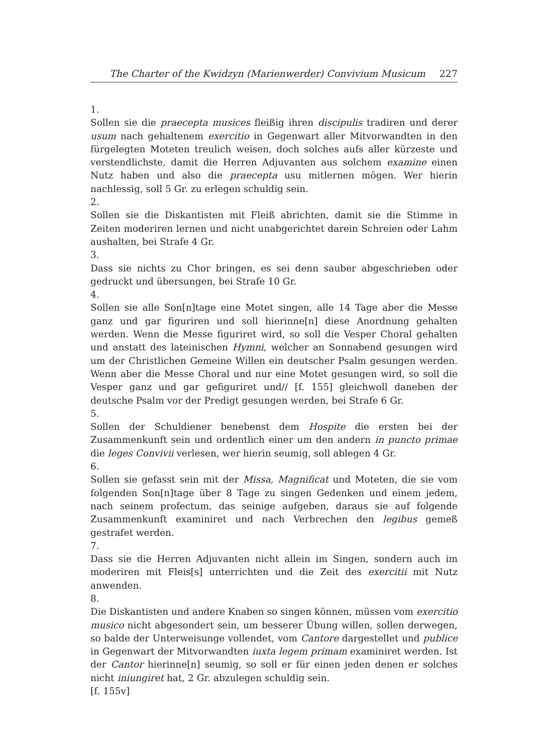The Charter of the Kwidzyn (Marienwerder) Convivium Musicum 227
1.
Sollen sie die praecepta musices fleißig ihren discipulis tradiren und derer usum nach gehaltenem exercitio in Gegenwart aller Mitvorwandten in den fürgelegten Moteten treulich weisen, doch solches aufs aller kürzeste und verstendlichste, damit die Herren Adjuvanten aus solchem examine einen Nutz haben und also die praecepta usu mitlernen mögen. Wer hierin nachlessig, soll 5 Gr. zu erlegen schuldig sein.
2.
Sollen sie die Diskantisten mit Fleiß abrichten, damit sie die Stimme in Zeiten moderiren lernen und nicht unabgerichtet darein Schreien oder Lahm aushalten, bei Strafe 4 Gr.
3.
Dass sie nichts zu Chor bringen, es sei denn sauber abgeschrieben oder gedruckt und übersungen, bei Strafe 10 Gr.
4.
Sollen sie alle Son[n]tage eine Motet singen, alle 14 Tage aber die Messe ganz und gar figuriren und soll hierinne[n] diese Anordnung gehalten werden. Wenn die Messe figuriret wird, so soll die Vesper Choral gehalten und anstatt des lateinischen Hymni, welcher an Sonnabend gesungen wird um der Christlichen Gemeine Willen ein deutscher Psalm gesungen werden. Wenn aber die Messe Choral und nur eine Motet gesungen wird, so soll die Vesper ganz und gar gefiguriret und// [f. 155] gleichwoll daneben der deutsche Psalm vor der Predigt gesungen werden, bei Strafe 6 Gr.
5.
Sollen der Schuldiener benebenst dem Hospite die ersten bei der Zusammenkunft sein und ordentlich einer um den andern in puncto primae die leges Convivii verlesen, wer hierin seumig, soll ablegen 4 Gr.
6.
Sollen sie gefasst sein mit der Missa, Magnificat und Moteten, die sie vom folgenden Son[n]tage über 8 Tage zu singen Gedenken und einem jedem, nach seinem profectum, das seinige aufgeben, daraus sie auf folgende Zusammenkunft examiniret und nach Verbrechen den legibus gemeß gestrafet werden.
7.
Dass sie die Herren Adjuvanten nicht allein im Singen, sondern auch im moderiren mit Fleis[s] unterrichten und die Zeit des exercitii mit Nutz anwenden.
8.
Die Diskantisten und andere Knaben so singen können, müssen vom exercitio musico nicht abgesondert sein, um besserer Übung willen, sollen derwegen, so balde der Unterweisunge vollendet, vom Cantore dargestellet und publice in Gegenwart der Mitvorwandten iuxta legem primam examiniret werden. Ist der Cantor hierinne[n] seumig, so soll er für einen jeden denen er solches nicht iniungiret hat, 2 Gr. abzulegen schuldig sein.
[f. 155v]